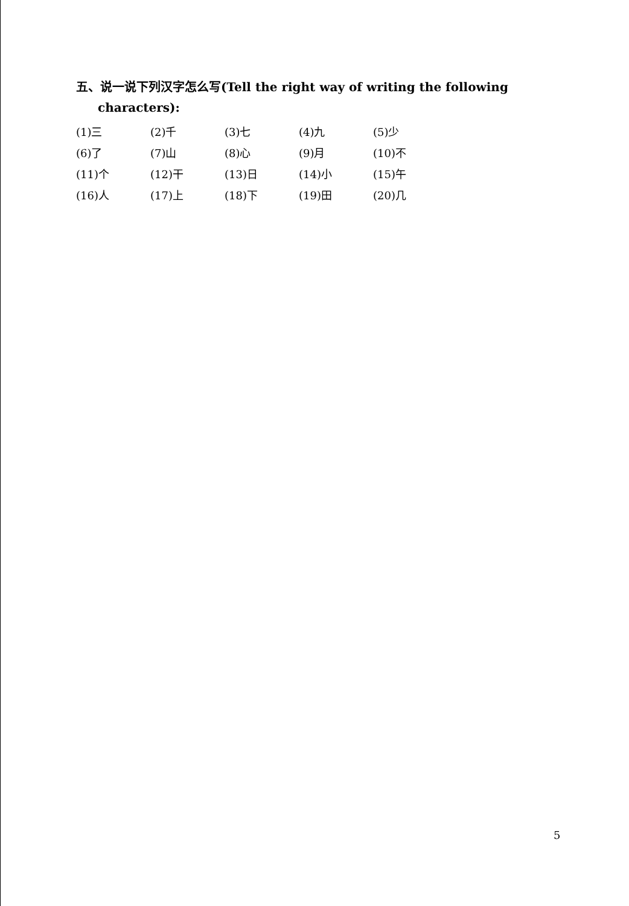五、说一说下列汉字怎么写(Tell the right way of writing the following characters):
| (1)三 | (2)千 | (3)七 | (4)九 | (5)少 |
| (6)了 | (7)山 | (8)心 | (9)月 | (10)不 |
| (11)个 | (12)干 | (13)日 | (14)小 | (15)午 |
| (16)人 | (17)上 | (18)下 | (19)田 | (20)几 |
5